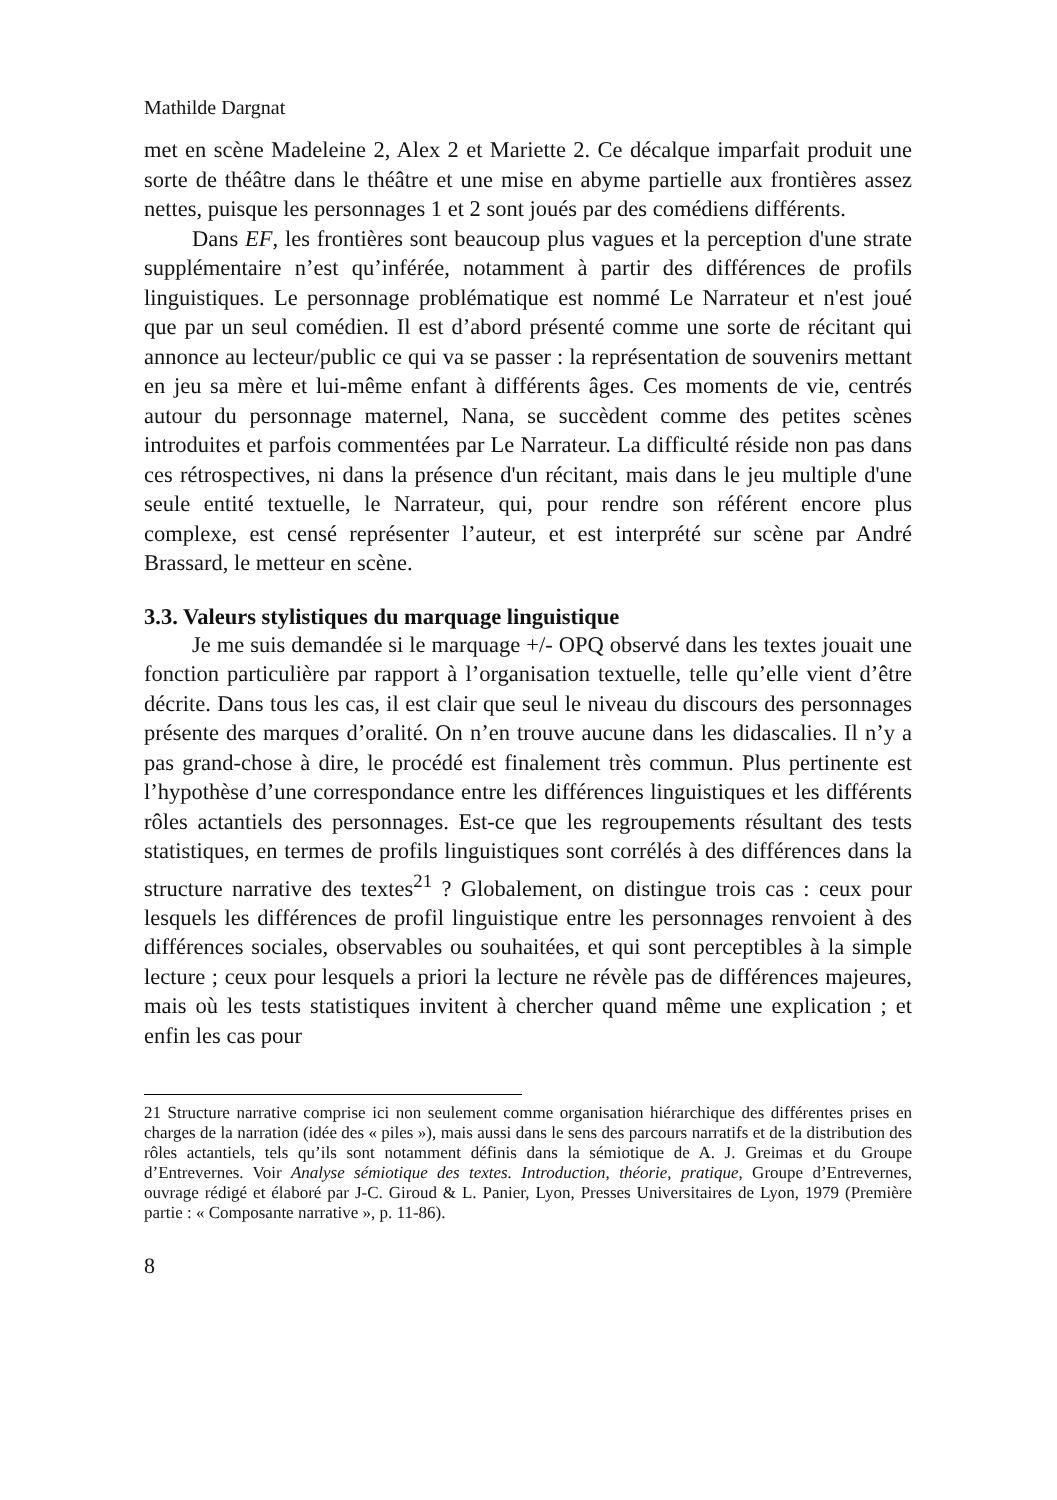Mathilde Dargnat
met en scène Madeleine 2, Alex 2 et Mariette 2. Ce décalque imparfait produit une sorte de théâtre dans le théâtre et une mise en abyme partielle aux frontières assez nettes, puisque les personnages 1 et 2 sont joués par des comédiens différents.
Dans EF, les frontières sont beaucoup plus vagues et la perception d'une strate supplémentaire n’est qu’inférée, notamment à partir des différences de profils linguistiques. Le personnage problématique est nommé Le Narrateur et n'est joué que par un seul comédien. Il est d’abord présenté comme une sorte de récitant qui annonce au lecteur/public ce qui va se passer : la représentation de souvenirs mettant en jeu sa mère et lui-même enfant à différents âges. Ces moments de vie, centrés autour du personnage maternel, Nana, se succèdent comme des petites scènes introduites et parfois commentées par Le Narrateur. La difficulté réside non pas dans ces rétrospectives, ni dans la présence d'un récitant, mais dans le jeu multiple d'une seule entité textuelle, le Narrateur, qui, pour rendre son référent encore plus complexe, est censé représenter l’auteur, et est interprété sur scène par André Brassard, le metteur en scène.
3.3. Valeurs stylistiques du marquage linguistique
Je me suis demandée si le marquage +/- OPQ observé dans les textes jouait une fonction particulière par rapport à l’organisation textuelle, telle qu’elle vient d’être décrite. Dans tous les cas, il est clair que seul le niveau du discours des personnages présente des marques d’oralité. On n’en trouve aucune dans les didascalies. Il n’y a pas grand-chose à dire, le procédé est finalement très commun. Plus pertinente est l’hypothèse d’une correspondance entre les différences linguistiques et les différents rôles actantiels des personnages. Est-ce que les regroupements résultant des tests statistiques, en termes de profils linguistiques sont corrélés à des différences dans la structure narrative des textes<sup>21</sup> ? Globalement, on distingue trois cas : ceux pour lesquels les différences de profil linguistique entre les personnages renvoient à des différences sociales, observables ou souhaitées, et qui sont perceptibles à la simple lecture ; ceux pour lesquels a priori la lecture ne révèle pas de différences majeures, mais où les tests statistiques invitent à chercher quand même une explication ; et enfin les cas pour
21 Structure narrative comprise ici non seulement comme organisation hiérarchique des différentes prises en charges de la narration (idée des « piles »), mais aussi dans le sens des parcours narratifs et de la distribution des rôles actantiels, tels qu’ils sont notamment définis dans la sémiotique de A. J. Greimas et du Groupe d’Entrevernes. Voir Analyse sémiotique des textes. Introduction, théorie, pratique, Groupe d’Entrevernes, ouvrage rédigé et élaboré par J-C. Giroud & L. Panier, Lyon, Presses Universitaires de Lyon, 1979 (Première partie : « Composante narrative », p. 11-86).
8